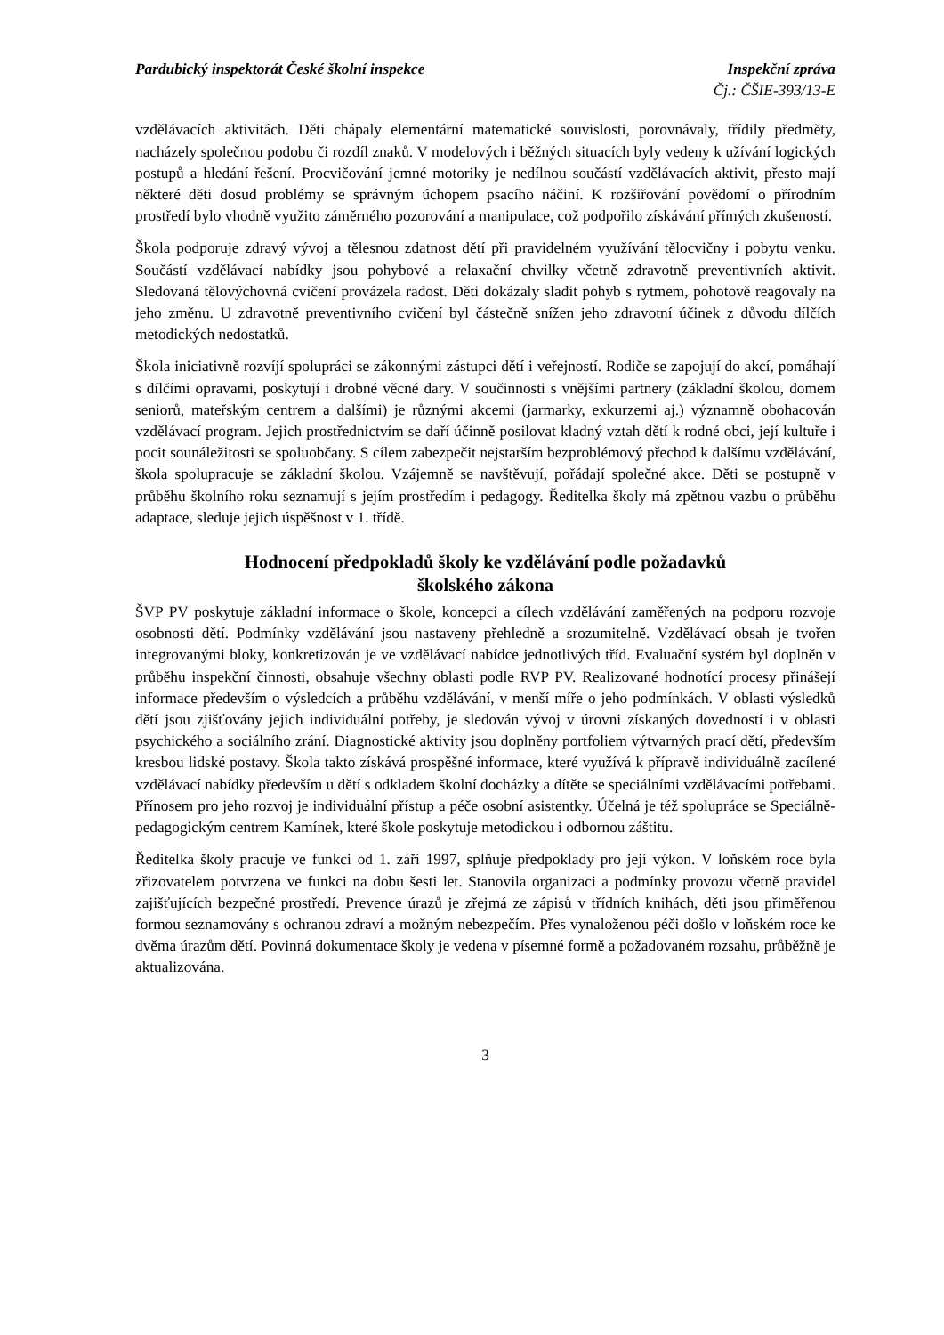Pardubický inspektorát České školní inspekce
Inspekční zpráva
Čj.: ČŠIE-393/13-E
vzdělávacích aktivitách. Děti chápaly elementární matematické souvislosti, porovnávaly, třídily předměty, nacházely společnou podobu či rozdíl znaků. V modelových i běžných situacích byly vedeny k užívání logických postupů a hledání řešení. Procvičování jemné motoriky je nedílnou součástí vzdělávacích aktivit, přesto mají některé děti dosud problémy se správným úchopem psacího náčiní. K rozšiřování povědomí o přírodním prostředí bylo vhodně využito záměrného pozorování a manipulace, což podpořilo získávání přímých zkušeností.
Škola podporuje zdravý vývoj a tělesnou zdatnost dětí při pravidelném využívání tělocvičny i pobytu venku. Součástí vzdělávací nabídky jsou pohybové a relaxační chvilky včetně zdravotně preventivních aktivit. Sledovaná tělovýchovná cvičení provázela radost. Děti dokázaly sladit pohyb s rytmem, pohotově reagovaly na jeho změnu. U zdravotně preventivního cvičení byl částečně snížen jeho zdravotní účinek z důvodu dílčích metodických nedostatků.
Škola iniciativně rozvíjí spolupráci se zákonnými zástupci dětí i veřejností. Rodiče se zapojují do akcí, pomáhají s dílčími opravami, poskytují i drobné věcné dary. V součinnosti s vnějšími partnery (základní školou, domem seniorů, mateřským centrem a dalšími) je různými akcemi (jarmarky, exkurzemi aj.) významně obohacován vzdělávací program. Jejich prostřednictvím se daří účinně posilovat kladný vztah dětí k rodné obci, její kultuře i pocit sounáležitosti se spoluobčany. S cílem zabezpečit nejstarším bezproblémový přechod k dalšímu vzdělávání, škola spolupracuje se základní školou. Vzájemně se navštěvují, pořádají společné akce. Děti se postupně v průběhu školního roku seznamují s jejím prostředím i pedagogy. Ředitelka školy má zpětnou vazbu o průběhu adaptace, sleduje jejich úspěšnost v 1. třídě.
Hodnocení předpokladů školy ke vzdělávání podle požadavků
školského zákona
ŠVP PV poskytuje základní informace o škole, koncepci a cílech vzdělávání zaměřených na podporu rozvoje osobnosti dětí. Podmínky vzdělávání jsou nastaveny přehledně a srozumitelně. Vzdělávací obsah je tvořen integrovanými bloky, konkretizován je ve vzdělávací nabídce jednotlivých tříd. Evaluační systém byl doplněn v průběhu inspekční činnosti, obsahuje všechny oblasti podle RVP PV. Realizované hodnotící procesy přinášejí informace především o výsledcích a průběhu vzdělávání, v menší míře o jeho podmínkách. V oblasti výsledků dětí jsou zjišťovány jejich individuální potřeby, je sledován vývoj v úrovni získaných dovedností i v oblasti psychického a sociálního zrání. Diagnostické aktivity jsou doplněny portfoliem výtvarných prací dětí, především kresbou lidské postavy. Škola takto získává prospěšné informace, které využívá k přípravě individuálně zacílené vzdělávací nabídky především u dětí s odkladem školní docházky a dítěte se speciálními vzdělávacími potřebami. Přínosem pro jeho rozvoj je individuální přístup a péče osobní asistentky. Účelná je též spolupráce se Speciálně-pedagogickým centrem Kamínek, které škole poskytuje metodickou i odbornou záštitu.
Ředitelka školy pracuje ve funkci od 1. září 1997, splňuje předpoklady pro její výkon. V loňském roce byla zřizovatelem potvrzena ve funkci na dobu šesti let. Stanovila organizaci a podmínky provozu včetně pravidel zajišťujících bezpečné prostředí. Prevence úrazů je zřejmá ze zápisů v třídních knihách, děti jsou přiměřenou formou seznamovány s ochranou zdraví a možným nebezpečím. Přes vynaloženou péči došlo v loňském roce ke dvěma úrazům dětí. Povinná dokumentace školy je vedena v písemné formě a požadovaném rozsahu, průběžně je aktualizována.
3